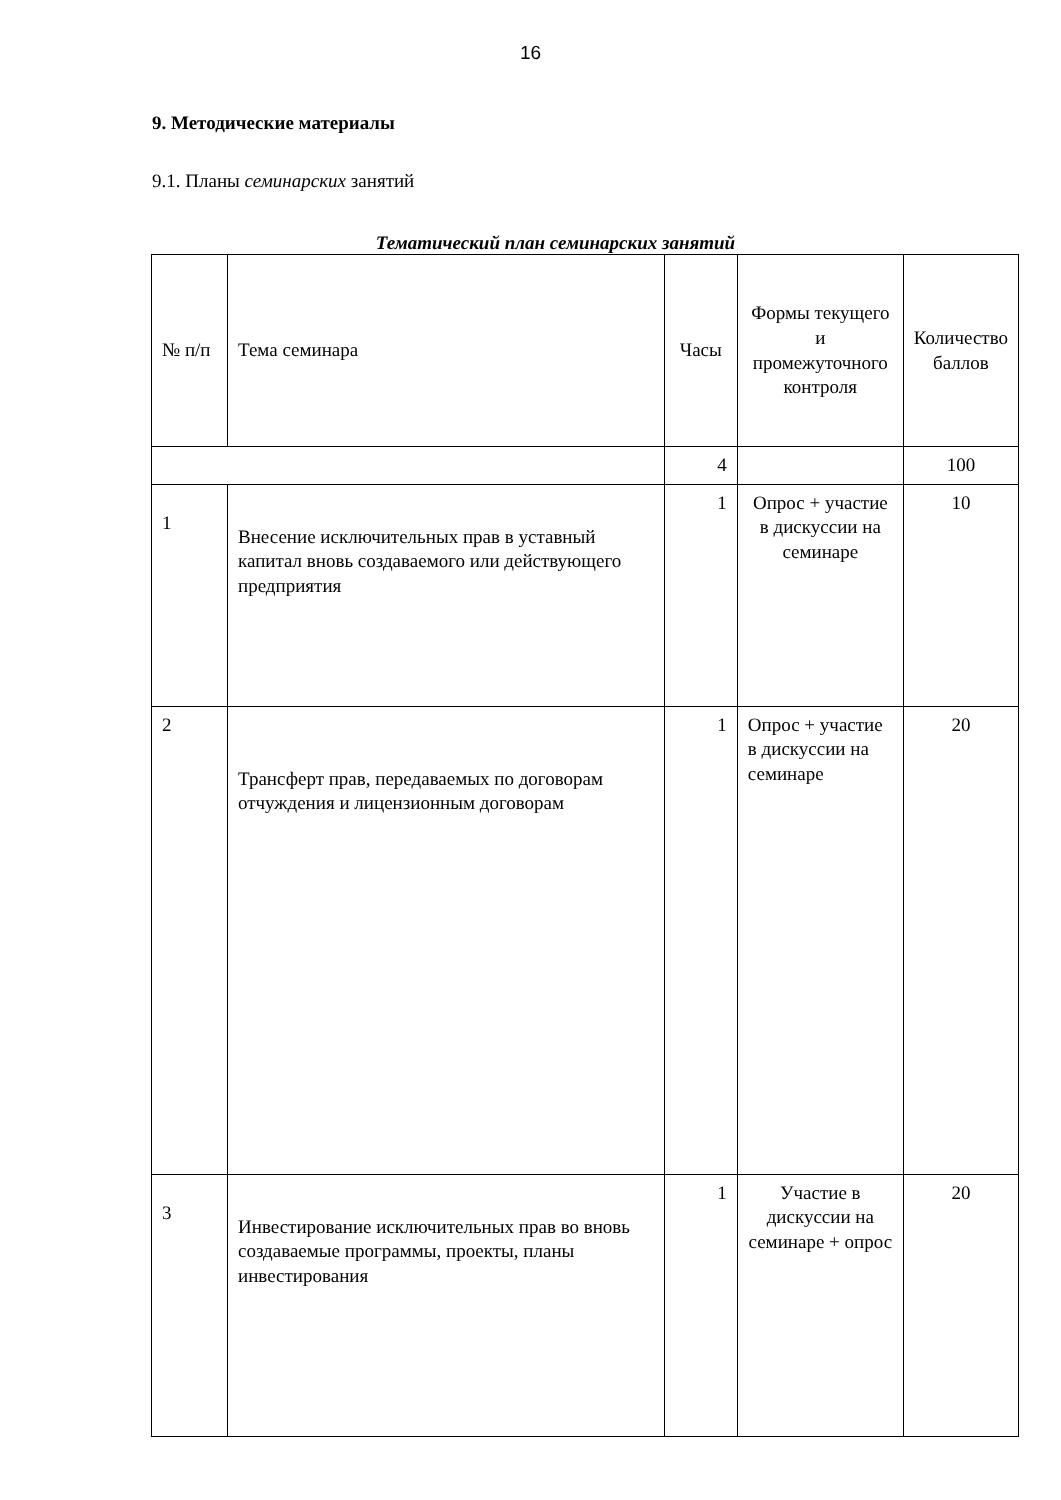16
9. Методические материалы
9.1. Планы семинарских занятий
Тематический план семинарских занятий
| № п/п | Тема семинара | Часы | Формы текущего и промежуточного контроля | Количество баллов |
| | | 4 | | 100 |
| 1 | Внесение исключительных прав в уставный капитал вновь создаваемого или действующего предприятия | 1 | Опрос + участие в дискуссии на семинаре | 10 |
| 2 | Трансферт прав, передаваемых по договорам отчуждения и лицензионным договорам | 1 | Опрос + участие в дискуссии на семинаре | 20 |
| 3 | Инвестирование исключительных прав во вновь создаваемые программы, проекты, планы инвестирования | 1 | Участие в дискуссии на семинаре + опрос | 20 |